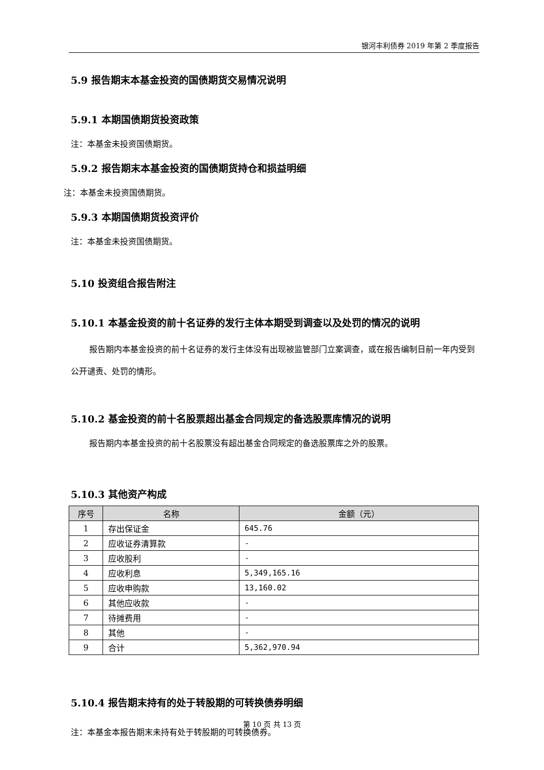银河丰利债券 2019 年第 2 季度报告
5.9 报告期末本基金投资的国债期货交易情况说明
5.9.1 本期国债期货投资政策
注：本基金未投资国债期货。
5.9.2 报告期末本基金投资的国债期货持仓和损益明细
注：本基金未投资国债期货。
5.9.3 本期国债期货投资评价
注：本基金未投资国债期货。
5.10 投资组合报告附注
5.10.1 本基金投资的前十名证券的发行主体本期受到调查以及处罚的情况的说明
报告期内本基金投资的前十名证券的发行主体没有出现被监管部门立案调查，或在报告编制日前一年内受到公开谴责、处罚的情形。
5.10.2 基金投资的前十名股票超出基金合同规定的备选股票库情况的说明
报告期内本基金投资的前十名股票没有超出基金合同规定的备选股票库之外的股票。
5.10.3 其他资产构成
| 序号 | 名称 | 金额（元） |
| --- | --- | --- |
| 1 | 存出保证金 | 645.76 |
| 2 | 应收证券清算款 | - |
| 3 | 应收股利 | - |
| 4 | 应收利息 | 5,349,165.16 |
| 5 | 应收申购款 | 13,160.02 |
| 6 | 其他应收款 | - |
| 7 | 待摊费用 | - |
| 8 | 其他 | - |
| 9 | 合计 | 5,362,970.94 |
5.10.4 报告期末持有的处于转股期的可转换债券明细
注：本基金本报告期末未持有处于转股期的可转换债券。
第 10 页 共 13 页